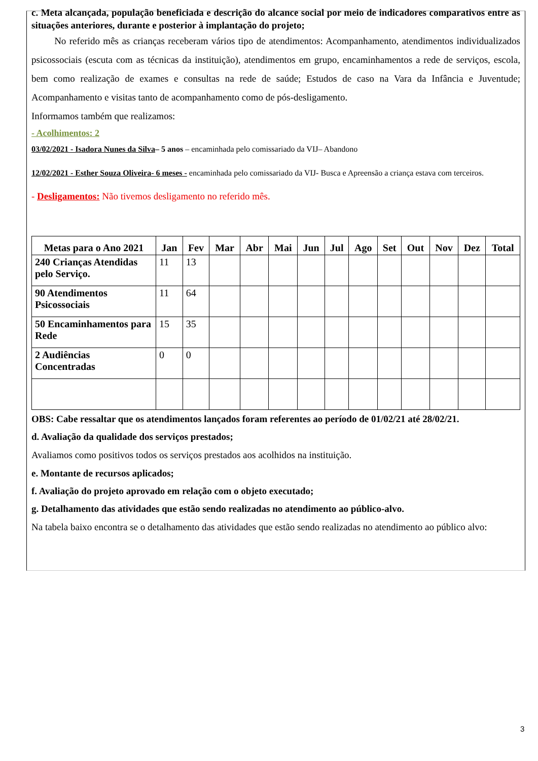c. Meta alcançada, população beneficiada e descrição do alcance social por meio de indicadores comparativos entre as situações anteriores, durante e posterior à implantação do projeto;
No referido mês as crianças receberam vários tipo de atendimentos: Acompanhamento, atendimentos individualizados psicossociais (escuta com as técnicas da instituição), atendimentos em grupo, encaminhamentos a rede de serviços, escola, bem como realização de exames e consultas na rede de saúde; Estudos de caso na Vara da Infância e Juventude; Acompanhamento e visitas tanto de acompanhamento como de pós-desligamento.
Informamos também que realizamos:
- Acolhimentos: 2
03/02/2021 - Isadora Nunes da Silva– 5 anos – encaminhada pelo comissariado da VIJ– Abandono
12/02/2021 - Esther Souza Oliveira- 6 meses - encaminhada pelo comissariado da VIJ- Busca e Apreensão a criança estava com terceiros.
- Desligamentos: Não tivemos desligamento no referido mês.
| Metas para o Ano 2021 | Jan | Fev | Mar | Abr | Mai | Jun | Jul | Ago | Set | Out | Nov | Dez | Total |
| --- | --- | --- | --- | --- | --- | --- | --- | --- | --- | --- | --- | --- | --- |
| 240 Crianças Atendidas pelo Serviço. | 11 | 13 | | | | | | | | | | | |
| 90 Atendimentos Psicossociais | 11 | 64 | | | | | | | | | | | |
| 50 Encaminhamentos para Rede | 15 | 35 | | | | | | | | | | | |
| 2 Audiências Concentradas | 0 | 0 | | | | | | | | | | | |
OBS: Cabe ressaltar que os atendimentos lançados foram referentes ao período de 01/02/21 até 28/02/21.
d. Avaliação da qualidade dos serviços prestados;
Avaliamos como positivos todos os serviços prestados aos acolhidos na instituição.
e. Montante de recursos aplicados;
f. Avaliação do projeto aprovado em relação com o objeto executado;
g. Detalhamento das atividades que estão sendo realizadas no atendimento ao público-alvo.
Na tabela baixo encontra se o detalhamento das atividades que estão sendo realizadas no atendimento ao público alvo:
3